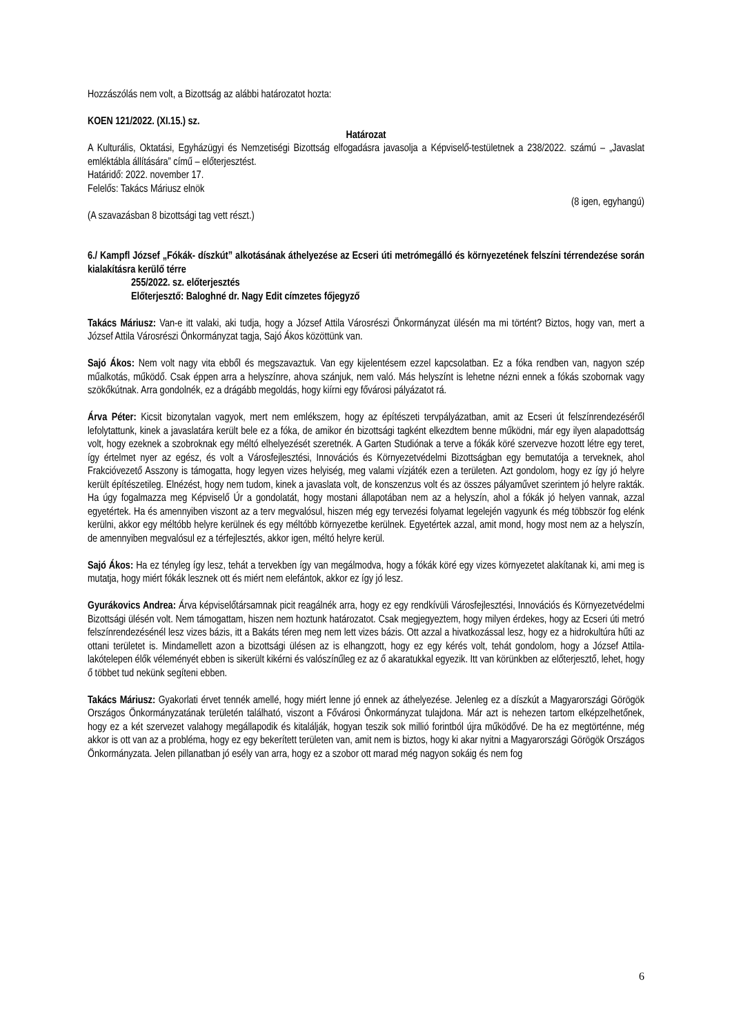Hozzászólás nem volt, a Bizottság az alábbi határozatot hozta:
KOEN 121/2022. (XI.15.) sz.
Határozat
A Kulturális, Oktatási, Egyházügyi és Nemzetiségi Bizottság elfogadásra javasolja a Képviselő-testületnek a 238/2022. számú – „Javaslat emléktábla állítására” című – előterjesztést.
Határidő: 2022. november 17.
Felelős: Takács Máriusz elnök
(8 igen, egyhangú)
(A szavazásban 8 bizottsági tag vett részt.)
6./ Kampfl József „Fókák- díszkút” alkotásának áthelyezése az Ecseri úti metrómegálló és környezetének felszíni térrendezése során kialakításra kerülő térre
255/2022. sz. előterjesztés
Előterjesztő: Baloghné dr. Nagy Edit címzetes főjegyző
Takács Máriusz: Van-e itt valaki, aki tudja, hogy a József Attila Városrészi Önkormányzat ülésén ma mi történt? Biztos, hogy van, mert a József Attila Városrészi Önkormányzat tagja, Sajó Ákos közöttünk van.
Sajó Ákos: Nem volt nagy vita ebből és megszavaztuk. Van egy kijelentésem ezzel kapcsolatban. Ez a fóka rendben van, nagyon szép műalkotás, működő. Csak éppen arra a helyszínre, ahova szánjuk, nem való. Más helyszínt is lehetne nézni ennek a fókás szobornak vagy szökőkútnak. Arra gondolnék, ez a drágább megoldás, hogy kiírni egy fővárosi pályázatot rá.
Árva Péter: Kicsit bizonytalan vagyok, mert nem emlékszem, hogy az építészeti tervpályázatban, amit az Ecseri út felszínrendezéséről lefolytattunk, kinek a javaslatára került bele ez a fóka, de amikor én bizottsági tagként elkezdtem benne működni, már egy ilyen alapadottság volt, hogy ezeknek a szobroknak egy méltó elhelyezését szeretnék. A Garten Studiónak a terve a fókák köré szervezve hozott létre egy teret, így értelmet nyer az egész, és volt a Városfejlesztési, Innovációs és Környezetvédelmi Bizottságban egy bemutatója a terveknek, ahol Frakcióvezető Asszony is támogatta, hogy legyen vizes helyiség, meg valami vízjáték ezen a területen. Azt gondolom, hogy ez így jó helyre került építészetileg. Elnézést, hogy nem tudom, kinek a javaslata volt, de konszenzus volt és az összes pályaművet szerintem jó helyre rakták. Ha úgy fogalmazza meg Képviselő Úr a gondolatát, hogy mostani állapotában nem az a helyszín, ahol a fókák jó helyen vannak, azzal egyetértek. Ha és amennyiben viszont az a terv megvalósul, hiszen még egy tervezési folyamat legelején vagyunk és még többször fog elénk kerülni, akkor egy méltóbb helyre kerülnek és egy méltóbb környezetbe kerülnek. Egyetértek azzal, amit mond, hogy most nem az a helyszín, de amennyiben megvalósul ez a térfejlesztés, akkor igen, méltó helyre kerül.
Sajó Ákos: Ha ez tényleg így lesz, tehát a tervekben így van megálmodva, hogy a fókák köré egy vizes környezetet alakítanak ki, ami meg is mutatja, hogy miért fókák lesznek ott és miért nem elefántok, akkor ez így jó lesz.
Gyurákovics Andrea: Árva képviselőtársamnak picit reagálnék arra, hogy ez egy rendkívüli Városfejlesztési, Innovációs és Környezetvédelmi Bizottsági ülésén volt. Nem támogattam, hiszen nem hoztunk határozatot. Csak megjegyeztem, hogy milyen érdekes, hogy az Ecseri úti metró felszínrendezésénél lesz vizes bázis, itt a Bakáts téren meg nem lett vizes bázis. Ott azzal a hivatkozással lesz, hogy ez a hidrokultúra hűti az ottani területet is. Mindamellett azon a bizottsági ülésen az is elhangzott, hogy ez egy kérés volt, tehát gondolom, hogy a József Attila-lakótelepen élők véleményét ebben is sikerült kikérni és valószínűleg ez az ő akaratukkal egyezik. Itt van körünkben az előterjesztő, lehet, hogy ő többet tud nekünk segíteni ebben.
Takács Máriusz: Gyakorlati érvet tennék amellé, hogy miért lenne jó ennek az áthelyezése. Jelenleg ez a díszkút a Magyarországi Görögök Országos Önkormányzatának területén található, viszont a Fővárosi Önkormányzat tulajdona. Már azt is nehezen tartom elképzelhetőnek, hogy ez a két szervezet valahogy megállapodik és kitalálják, hogyan teszik sok millió forintból újra működővé. De ha ez megtörténne, még akkor is ott van az a probléma, hogy ez egy bekerített területen van, amit nem is biztos, hogy ki akar nyitni a Magyarországi Görögök Országos Önkormányzata. Jelen pillanatban jó esély van arra, hogy ez a szobor ott marad még nagyon sokáig és nem fog
6